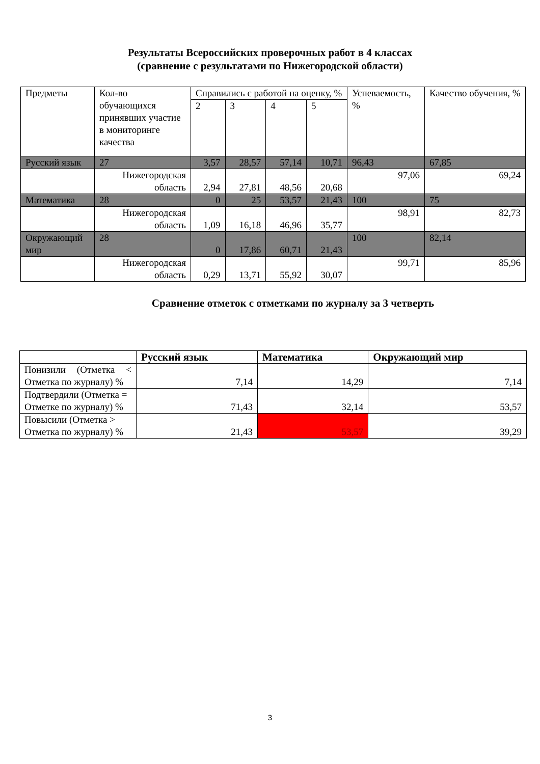Результаты Всероссийских проверочных работ в 4 классах
(сравнение с результатами по Нижегородской области)
| Предметы | Кол-во обучающихся принявших участие в мониторинге качества | Справились с работой на оценку, % | | | | Успеваемость, % | Качество обучения, % |
| | | 2 | 3 | 4 | 5 | | |
| Русский язык | 27 | 3,57 | 28,57 | 57,14 | 10,71 | 96,43 | 67,85 |
| | Нижегородская область | 2,94 | 27,81 | 48,56 | 20,68 | 97,06 | 69,24 |
| Математика | 28 | 0 | 25 | 53,57 | 21,43 | 100 | 75 |
| | Нижегородская область | 1,09 | 16,18 | 46,96 | 35,77 | 98,91 | 82,73 |
| Окружающий мир | 28 | 0 | 17,86 | 60,71 | 21,43 | 100 | 82,14 |
| | Нижегородская область | 0,29 | 13,71 | 55,92 | 30,07 | 99,71 | 85,96 |
Сравнение отметок с отметками по журналу за 3 четверть
| | Русский язык | Математика | Окружающий мир |
| --- | --- | --- | --- |
| Понизили (Отметка < Отметка по журналу) % | 7,14 | 14,29 | 7,14 |
| Подтвердили (Отметка = Отметке по журналу) % | 71,43 | 32,14 | 53,57 |
| Повысили (Отметка > Отметка по журналу) % | 21,43 | 53,57 | 39,29 |
3